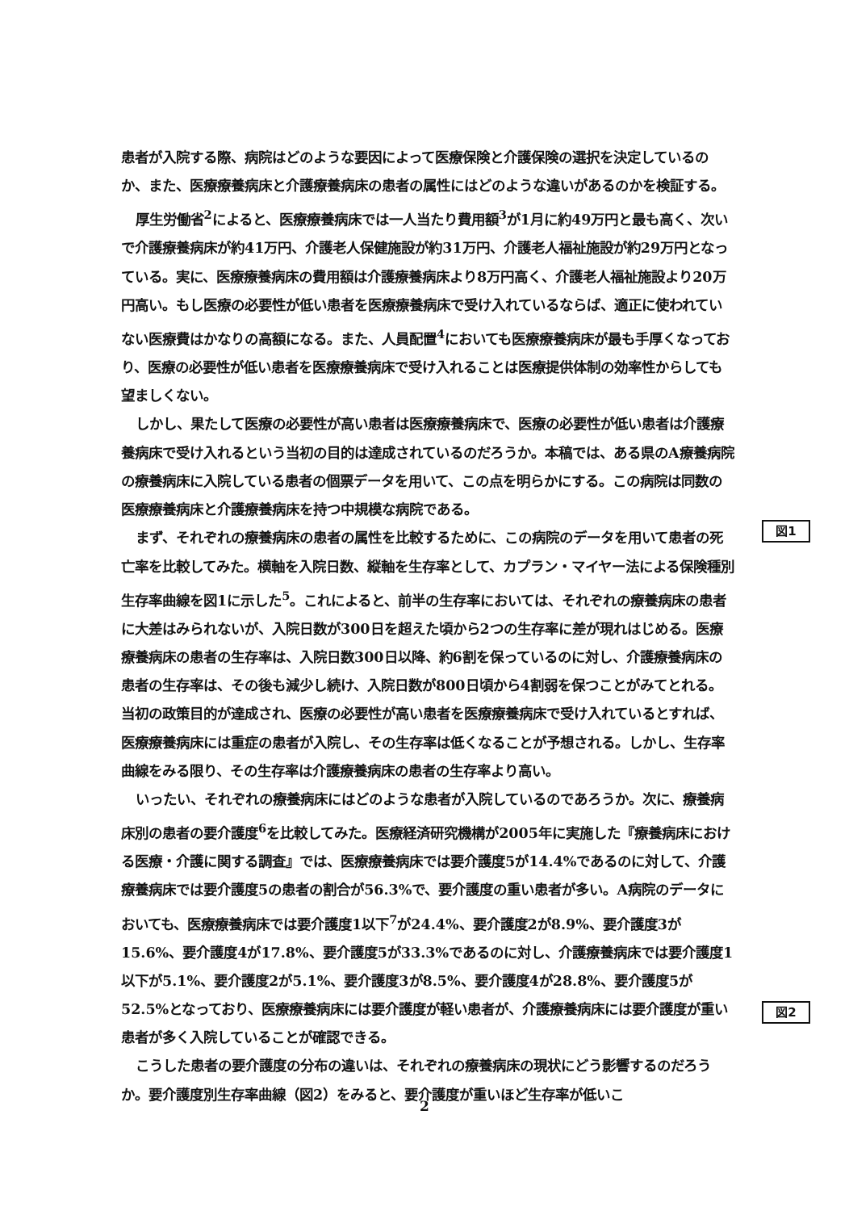患者が入院する際、病院はどのような要因によって医療保険と介護保険の選択を決定しているのか、また、医療療養病床と介護療養病床の患者の属性にはどのような違いがあるのかを検証する。
厚生労働省<sup>2</sup>によると、医療療養病床では一人当たり費用額<sup>3</sup>が1月に約49万円と最も高く、次いで介護療養病床が約41万円、介護老人保健施設が約31万円、介護老人福祉施設が約29万円となっている。実に、医療療養病床の費用額は介護療養病床より8万円高く、介護老人福祉施設より20万円高い。もし医療の必要性が低い患者を医療療養病床で受け入れているならば、適正に使われていない医療費はかなりの高額になる。また、人員配置<sup>4</sup>においても医療療養病床が最も手厚くなっており、医療の必要性が低い患者を医療療養病床で受け入れることは医療提供体制の効率性からしても望ましくない。
しかし、果たして医療の必要性が高い患者は医療療養病床で、医療の必要性が低い患者は介護療養病床で受け入れるという当初の目的は達成されているのだろうか。本稿では、ある県のA療養病院の療養病床に入院している患者の個票データを用いて、この点を明らかにする。この病院は同数の医療療養病床と介護療養病床を持つ中規模な病院である。
まず、それぞれの療養病床の患者の属性を比較するために、この病院のデータを用いて患者の死亡率を比較してみた。横軸を入院日数、縦軸を生存率として、カプラン・マイヤー法による保険種別生存率曲線を図1に示した<sup>5</sup>。これによると、前半の生存率においては、それぞれの療養病床の患者に大差はみられないが、入院日数が300日を超えた頃から2つの生存率に差が現れはじめる。医療療養病床の患者の生存率は、入院日数300日以降、約6割を保っているのに対し、介護療養病床の患者の生存率は、その後も減少し続け、入院日数が800日頃から4割弱を保つことがみてとれる。当初の政策目的が達成され、医療の必要性が高い患者を医療療養病床で受け入れているとすれば、医療療養病床には重症の患者が入院し、その生存率は低くなることが予想される。しかし、生存率曲線をみる限り、その生存率は介護療養病床の患者の生存率より高い。
いったい、それぞれの療養病床にはどのような患者が入院しているのであろうか。次に、療養病床別の患者の要介護度<sup>6</sup>を比較してみた。医療経済研究機構が2005年に実施した『療養病床における医療・介護に関する調査』では、医療療養病床では要介護度5が14.4%であるのに対して、介護療養病床では要介護度5の患者の割合が56.3%で、要介護度の重い患者が多い。A病院のデータにおいても、医療療養病床では要介護度1以下<sup>7</sup>が24.4%、要介護度2が8.9%、要介護度3が15.6%、要介護度4が17.8%、要介護度5が33.3%であるのに対し、介護療養病床では要介護度1以下が5.1%、要介護度2が5.1%、要介護度3が8.5%、要介護度4が28.8%、要介護度5が52.5%となっており、医療療養病床には要介護度が軽い患者が、介護療養病床には要介護度が重い患者が多く入院していることが確認できる。
こうした患者の要介護度の分布の違いは、それぞれの療養病床の現状にどう影響するのだろうか。要介護度別生存率曲線（図2）をみると、要介護度が重いほど生存率が低いこ
図1
図2
2